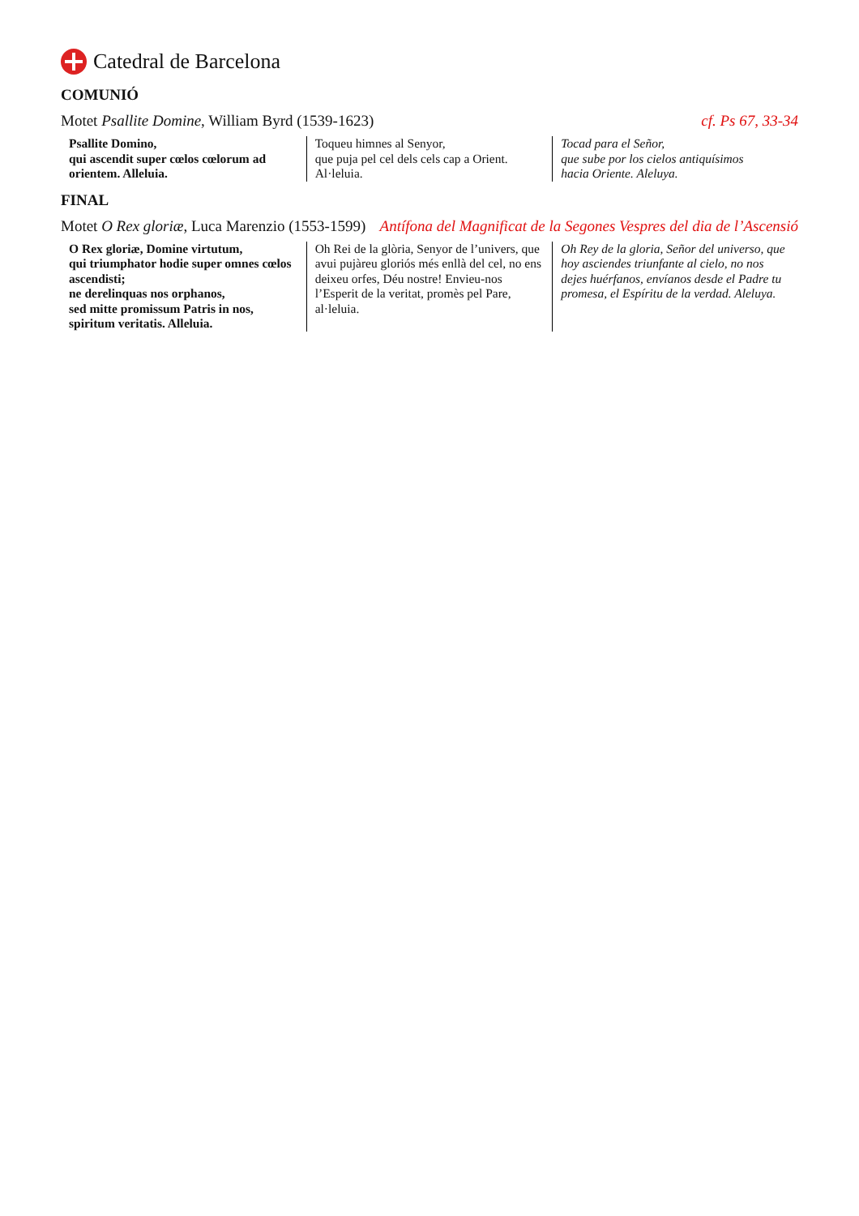Catedral de Barcelona
COMUNIÓ
Motet Psallite Domine, William Byrd (1539-1623) cf. Ps 67, 33-34
Psallite Domino,
qui ascendit super cœlos cœlorum ad orientem. Alleluia.
Toqueu himnes al Senyor,
que puja pel cel dels cels cap a Orient. Al·leluia.
Tocad para el Señor,
que sube por los cielos antiquísimos
hacia Oriente. Aleluya.
FINAL
Motet O Rex gloriæ, Luca Marenzio (1553-1599) Antífona del Magnificat de la Segones Vespres del dia de l’Ascensió
O Rex gloriæ, Domine virtutum,
qui triumphator hodie super omnes cœlos ascendisti;
ne derelinquas nos orphanos,
sed mitte promissum Patris in nos, spiritum veritatis. Alleluia.
Oh Rei de la glòria, Senyor de l’univers, que avui pujàreu gloriós més enllà del cel, no ens deixeu orfes, Déu nostre! Envieu-nos l’Esperit de la veritat, promès pel Pare, al·leluia.
Oh Rey de la gloria, Señor del universo, que hoy asciendes triunfante al cielo, no nos dejes huérfanos, envíanos desde el Padre tu promesa, el Espíritu de la verdad. Aleluya.